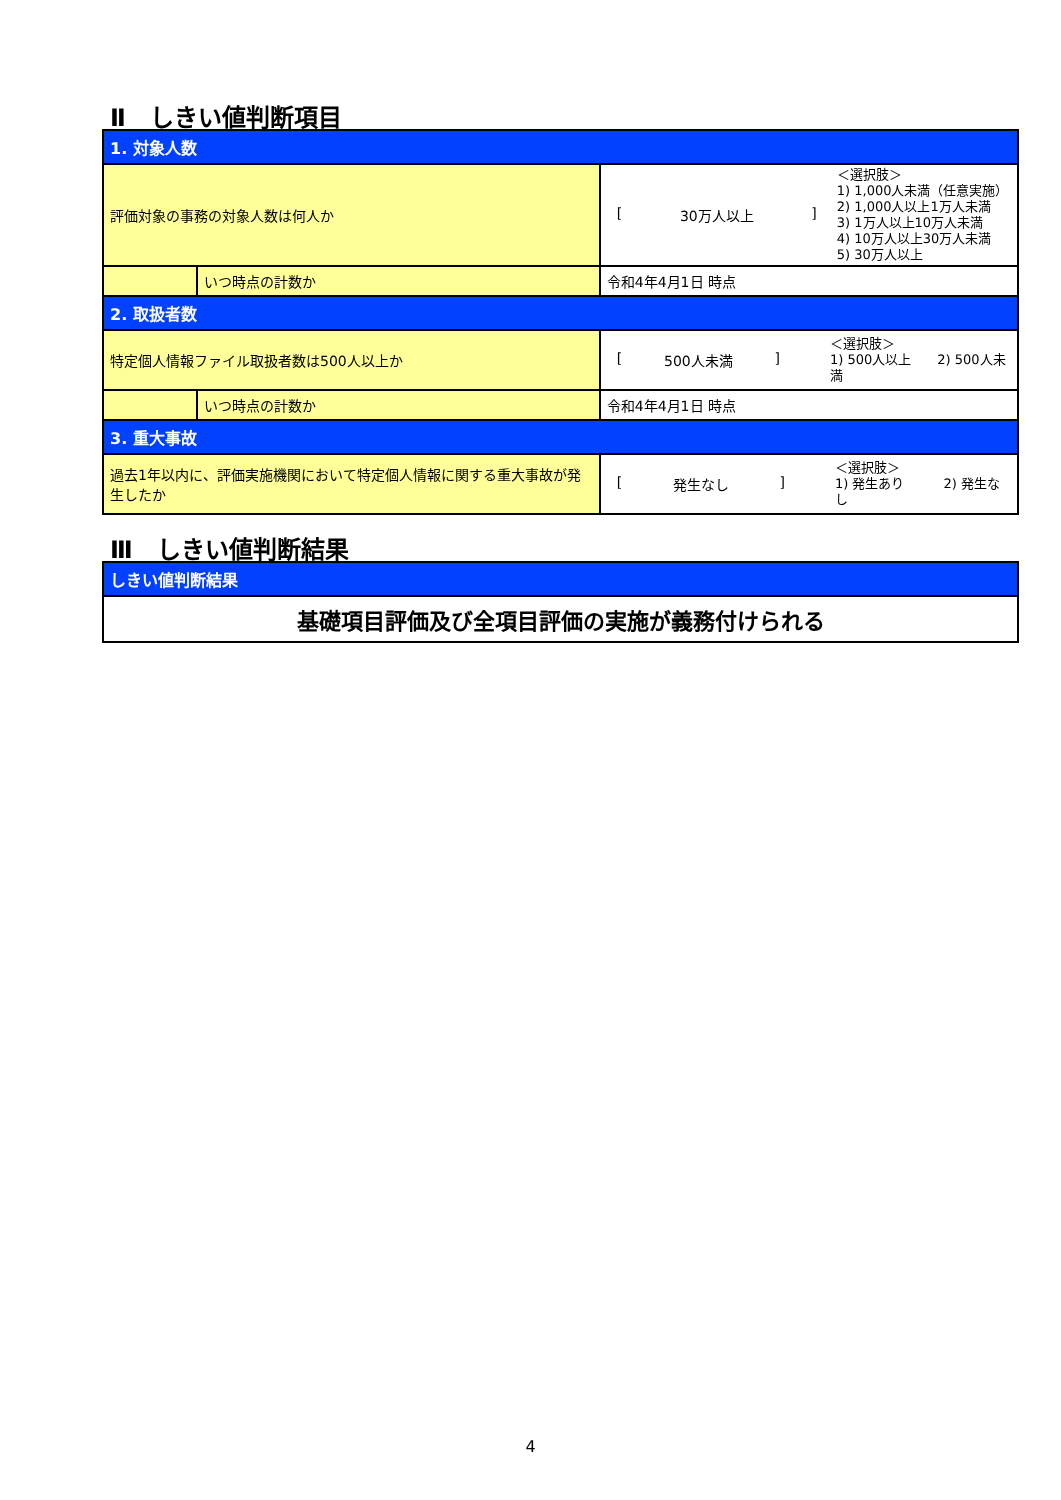Ⅱ　しきい値判断項目
| 1. 対象人数 | | |
| 評価対象の事務の対象人数は何人か | | [ 30万人以上 ] ＜選択肢＞ 1) 1,000人未満（任意実施） 2) 1,000人以上1万人未満 3) 1万人以上10万人未満 4) 10万人以上30万人未満 5) 30万人以上 |
| | いつ時点の計数か | 令和4年4月1日 時点 |
| 2. 取扱者数 | | |
| 特定個人情報ファイル取扱者数は500人以上か | | [ 500人未満 ] ＜選択肢＞ 1) 500人以上 2) 500人未満 |
| | いつ時点の計数か | 令和4年4月1日 時点 |
| 3. 重大事故 | | |
| 過去1年以内に、評価実施機関において特定個人情報に関する重大事故が発生したか | | [ 発生なし ] ＜選択肢＞ 1) 発生あり 2) 発生なし |
Ⅲ　しきい値判断結果
| しきい値判断結果 |
| 基礎項目評価及び全項目評価の実施が義務付けられる |
4